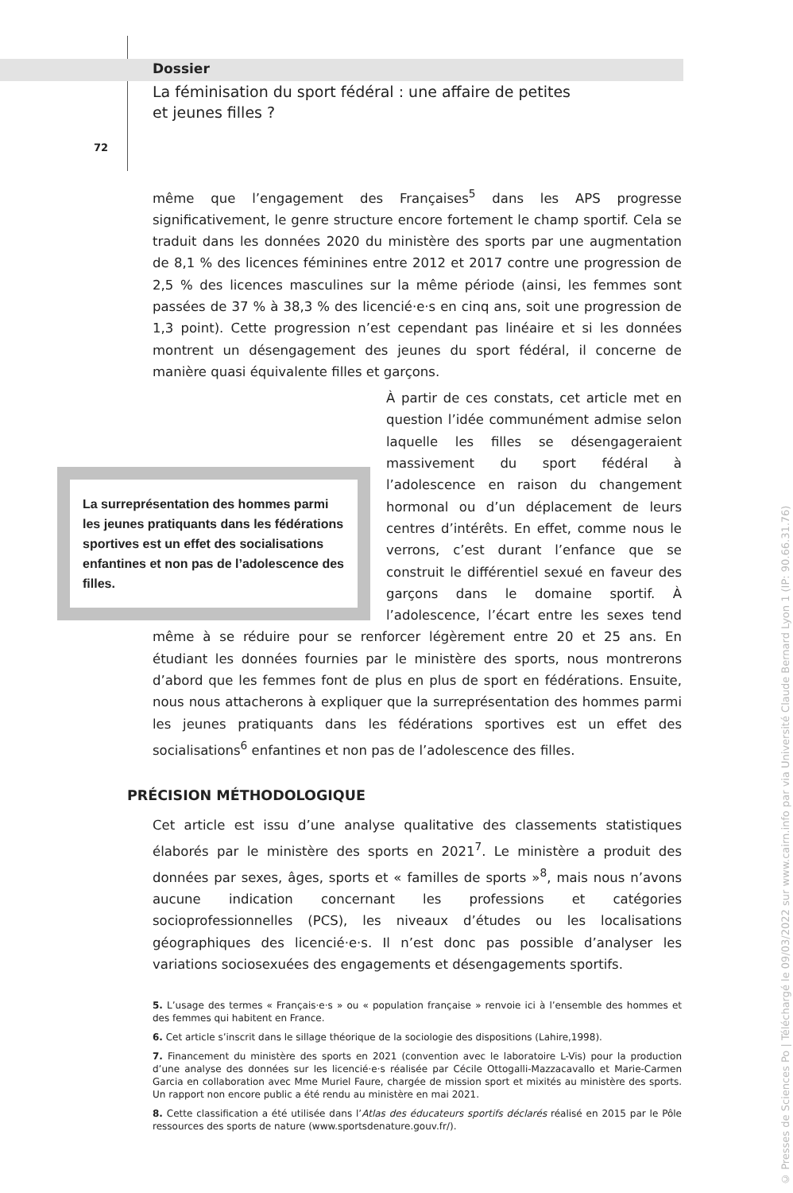Dossier
La féminisation du sport fédéral : une affaire de petites
et jeunes filles ?
72
même que l’engagement des Françaises<sup>5</sup> dans les APS progresse significativement, le genre structure encore fortement le champ sportif. Cela se traduit dans les données 2020 du ministère des sports par une augmentation de 8,1 % des licences féminines entre 2012 et 2017 contre une progression de 2,5 % des licences masculines sur la même période (ainsi, les femmes sont passées de 37 % à 38,3 % des licencié·e·s en cinq ans, soit une progression de 1,3 point). Cette progression n’est cependant pas linéaire et si les données montrent un désengagement des jeunes du sport fédéral, il concerne de manière quasi équivalente filles et garçons.
La surreprésentation des hommes parmi les jeunes pratiquants dans les fédérations sportives est un effet des socialisations enfantines et non pas de l’adolescence des filles.
À partir de ces constats, cet article met en question l’idée communément admise selon laquelle les filles se désengageraient massivement du sport fédéral à l’adolescence en raison du changement hormonal ou d’un déplacement de leurs centres d’intérêts. En effet, comme nous le verrons, c’est durant l’enfance que se construit le différentiel sexué en faveur des garçons dans le domaine sportif. À l’adolescence, l’écart entre les sexes tend même à se réduire pour se renforcer légèrement entre 20 et 25 ans. En étudiant les données fournies par le ministère des sports, nous montrerons d’abord que les femmes font de plus en plus de sport en fédérations. Ensuite, nous nous attacherons à expliquer que la surreprésentation des hommes parmi les jeunes pratiquants dans les fédérations sportives est un effet des socialisations<sup>6</sup> enfantines et non pas de l’adolescence des filles.
PRÉCISION MÉTHODOLOGIQUE
Cet article est issu d’une analyse qualitative des classements statistiques élaborés par le ministère des sports en 2021<sup>7</sup>. Le ministère a produit des données par sexes, âges, sports et « familles de sports »<sup>8</sup>, mais nous n’avons aucune indication concernant les professions et catégories socioprofessionnelles (PCS), les niveaux d’études ou les localisations géographiques des licencié·e·s. Il n’est donc pas possible d’analyser les variations sociosexuées des engagements et désengagements sportifs.
5. L’usage des termes « Français·e·s » ou « population française » renvoie ici à l’ensemble des hommes et des femmes qui habitent en France.
6. Cet article s’inscrit dans le sillage théorique de la sociologie des dispositions (Lahire,1998).
7. Financement du ministère des sports en 2021 (convention avec le laboratoire L-Vis) pour la production d’une analyse des données sur les licencié·e·s réalisée par Cécile Ottogalli-Mazzacavallo et Marie-Carmen Garcia en collaboration avec Mme Muriel Faure, chargée de mission sport et mixités au ministère des sports. Un rapport non encore public a été rendu au ministère en mai 2021.
8. Cette classification a été utilisée dans l’Atlas des éducateurs sportifs déclarés réalisé en 2015 par le Pôle ressources des sports de nature (www.sportsdenature.gouv.fr/).
© Presses de Sciences Po | Téléchargé le 09/03/2022 sur www.cairn.info par via Université Claude Bernard Lyon 1 (IP: 90.66.31.76)